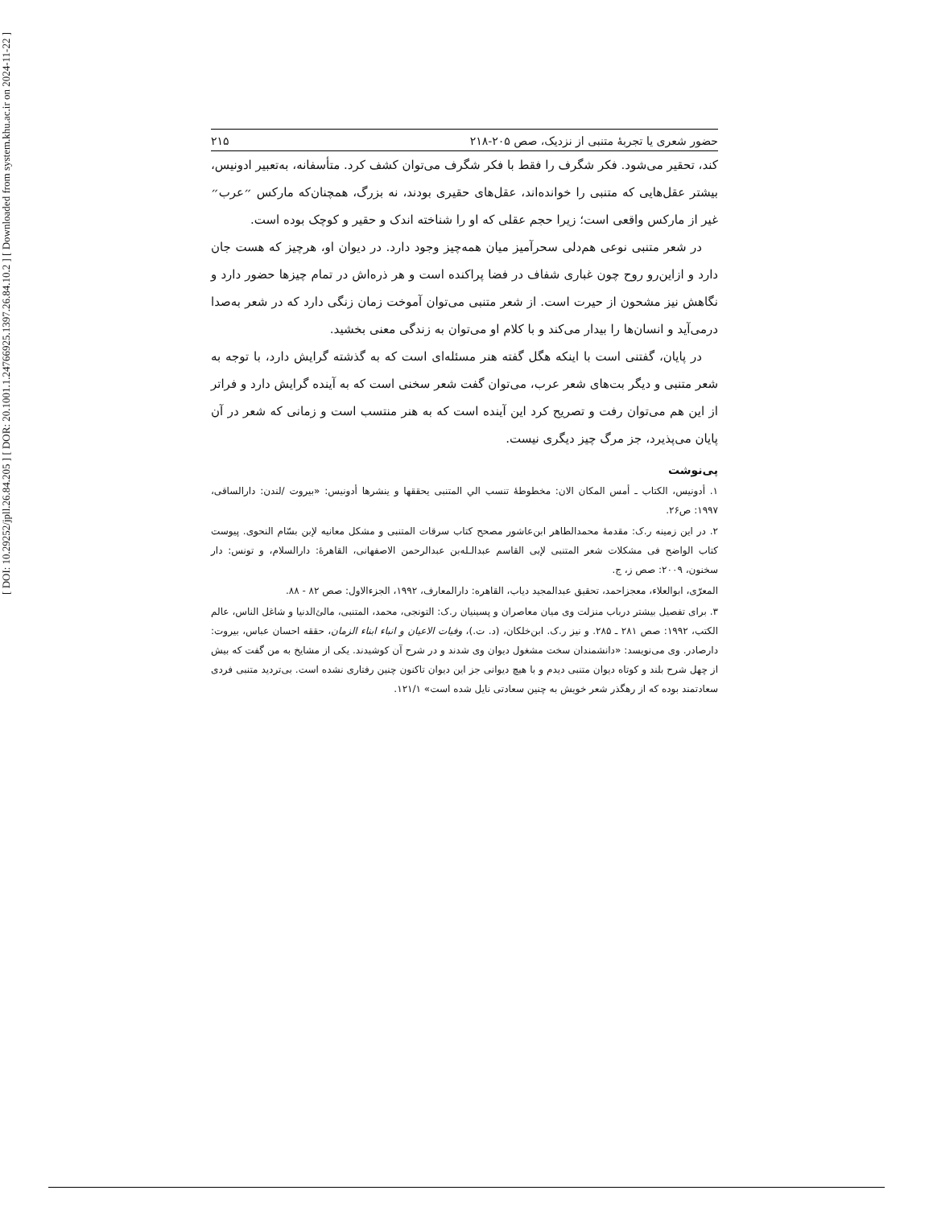[ DOI: 10.29252/jpll.26.84.205 ] [ DOR: 20.1001.1.24766925.1397.26.84.10.2 ] [ Downloaded from system.khu.ac.ir on 2024-11-22 ]
حضور شعری یا تجربهٔ متنبی از نزدیک، صص ۲۰۵-۲۱۸ ۲۱۵
کند، تحقیر می‌شود. فکر شگرف را فقط با فکر شگرف می‌توان کشف کرد. متأسفانه، به‌تعبیر ادونیس، بیشتر عقل‌هایی که متنبی را خوانده‌اند، عقل‌های حقیری بودند، نه بزرگ، همچنان‌که مارکس ״عرب״ غیر از مارکس واقعی است؛ زیرا حجم عقلی که او را شناخته اندک و حقیر و کوچک بوده است.
در شعر متنبی نوعی هم‌دلی سحرآمیز میان همه‌چیز وجود دارد. در دیوان او، هرچیز که هست جان دارد و ازاین‌رو روح چون غباری شفاف در فضا پراکنده است و هر ذره‌اش در تمام چیزها حضور دارد و نگاهش نیز مشحون از حیرت است. از شعر متنبی می‌توان آموخت زمان زنگی دارد که در شعر به‌صدا درمی‌آید و انسان‌ها را بیدار می‌کند و با کلام او می‌توان به زندگی معنی بخشید.
در پایان، گفتنی است با اینکه هگل گفته هنر مسئله‌ای است که به گذشته گرایش دارد، با توجه به شعر متنبی و دیگر بت‌های شعر عرب، می‌توان گفت شعر سخنی است که به آینده گرایش دارد و فراتر از این هم می‌توان رفت و تصریح کرد این آینده است که به هنر منتسب است و زمانی که شعر در آن پایان می‌پذیرد، جز مرگ چیز دیگری نیست.
پی‌نوشت
۱. أدونیس، الکتاب ـ أمس المکان الان: مخطوطهٔ تنسب الي المتنبی یحققها و ینشرها أدونیس: «بیروت /لندن: دارالساقی، ۱۹۹۷: ص۲۶.
۲. در این زمینه ر.ک: مقدمهٔ محمدالطاهر ابن‌عاشور مصحح کتاب سرقات المتنبی و مشکل معانیه لإبن بسّام النحوی. پیوست کتاب الواضح فی مشکلات شعر المتنبی لإبی القاسم عبدالـله‌بن عبدالرحمن الاصفهانی، القاهرهٔ: دارالسلام، و تونس: دار سخنون، ۲۰۰۹: صص ز، ج.
المعرّی، ابوالعلاء، معجزاحمد، تحقیق عبدالمجید دیاب، القاهره: دارالمعارف، ۱۹۹۲، الجزءالاول: صص ۸۲ - ۸۸.
۳. برای تفصیل بیشتر درباب منزلت وی میان معاصران و پسینیان ر.ک: التونجی، محمد، المتنبی، مالئ‌الدنیا و شاغل الناس، عالم الکتب، ۱۹۹۲: صص ۲۸۱ ـ ۲۸۵. و نیز ر.ک. ابن‌خلکان، (د. ت.)، وفیات الاعیان و انباء ابناء الزمان، حققه احسان عباس، بیروت: دارصادر. وی می‌نویسد: «دانشمندان سخت مشغول دیوان وی شدند و در شرح آن کوشیدند. یکی از مشایخ به من گفت که بیش از چهل شرح بلند و کوتاه دیوان متنبی دیدم و با هیچ دیوانی جز این دیوان تاکنون چنین رفتاری نشده است. بی‌تردید متنبی فردی سعادتمند بوده که از رهگذر شعر خویش به چنین سعادتی نایل شده است» ۱۲۱/۱.